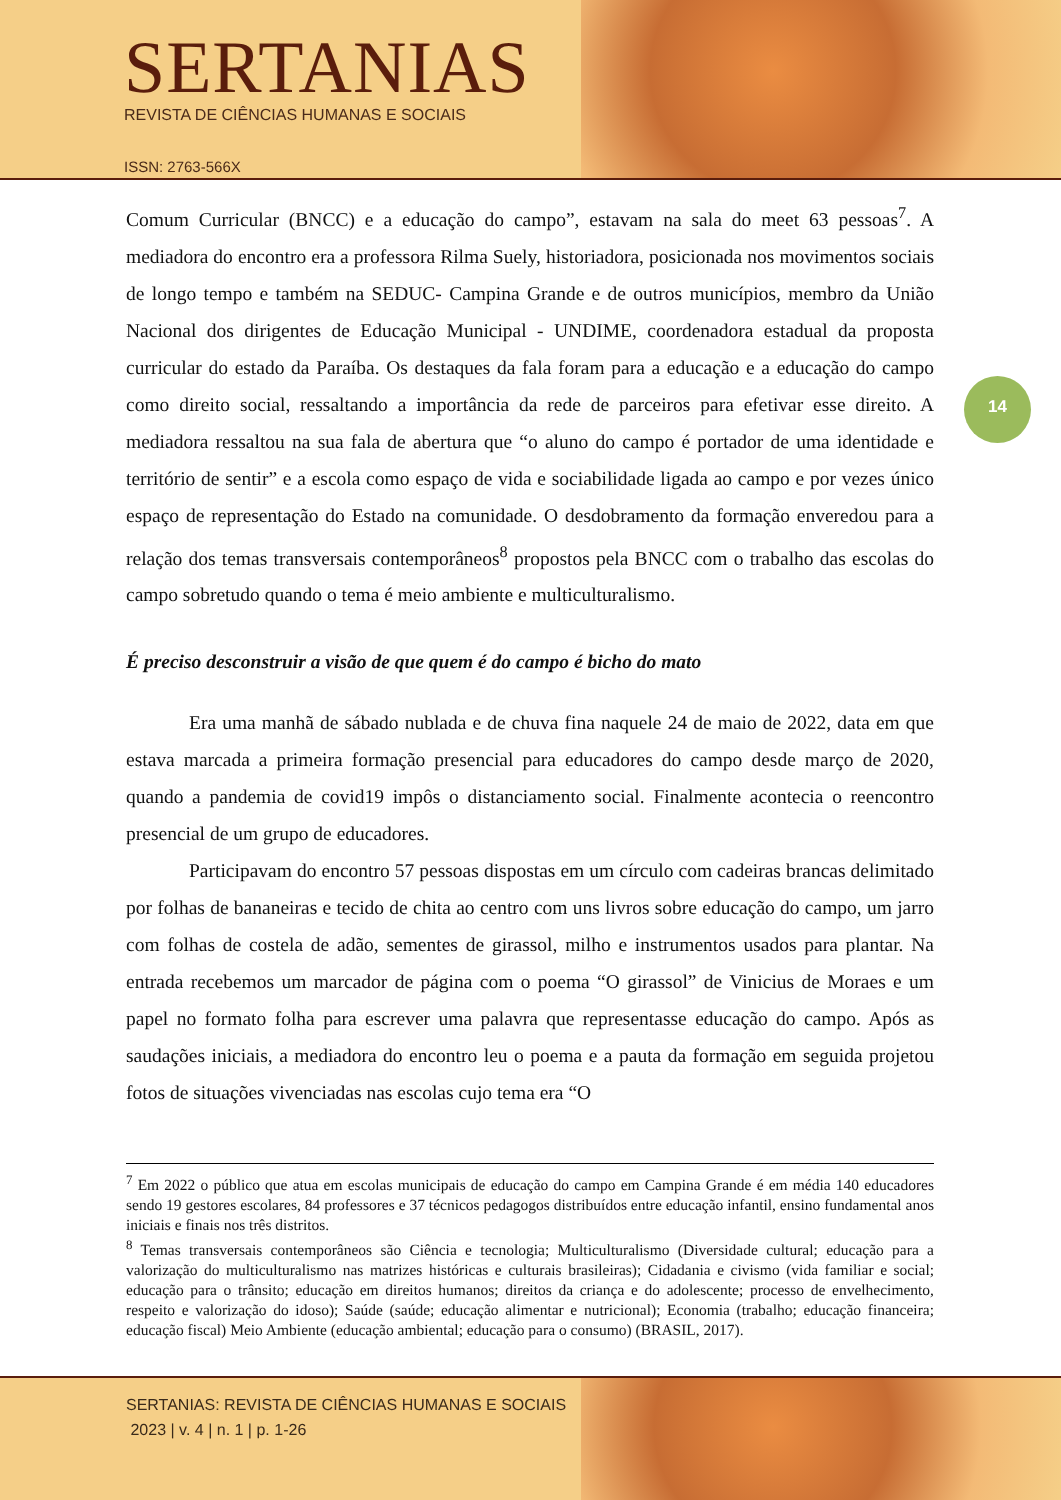SERTANIAS
REVISTA DE CIÊNCIAS HUMANAS E SOCIAIS
ISSN: 2763-566X
Comum Curricular (BNCC) e a educação do campo”, estavam na sala do meet 63 pessoas<sup>7</sup>. A mediadora do encontro era a professora Rilma Suely, historiadora, posicionada nos movimentos sociais de longo tempo e também na SEDUC- Campina Grande e de outros municípios, membro da União Nacional dos dirigentes de Educação Municipal - UNDIME, coordenadora estadual da proposta curricular do estado da Paraíba. Os destaques da fala foram para a educação e a educação do campo como direito social, ressaltando a importância da rede de parceiros para efetivar esse direito. A mediadora ressaltou na sua fala de abertura que “o aluno do campo é portador de uma identidade e território de sentir” e a escola como espaço de vida e sociabilidade ligada ao campo e por vezes único espaço de representação do Estado na comunidade. O desdobramento da formação enveredou para a relação dos temas transversais contemporâneos<sup>8</sup> propostos pela BNCC com o trabalho das escolas do campo sobretudo quando o tema é meio ambiente e multiculturalismo.
É preciso desconstruir a visão de que quem é do campo é bicho do mato
Era uma manhã de sábado nublada e de chuva fina naquele 24 de maio de 2022, data em que estava marcada a primeira formação presencial para educadores do campo desde março de 2020, quando a pandemia de covid19 impôs o distanciamento social. Finalmente acontecia o reencontro presencial de um grupo de educadores.
Participavam do encontro 57 pessoas dispostas em um círculo com cadeiras brancas delimitado por folhas de bananeiras e tecido de chita ao centro com uns livros sobre educação do campo, um jarro com folhas de costela de adão, sementes de girassol, milho e instrumentos usados para plantar. Na entrada recebemos um marcador de página com o poema “O girassol” de Vinicius de Moraes e um papel no formato folha para escrever uma palavra que representasse educação do campo. Após as saudações iniciais, a mediadora do encontro leu o poema e a pauta da formação em seguida projetou fotos de situações vivenciadas nas escolas cujo tema era “O
14
<sup>7</sup> Em 2022 o público que atua em escolas municipais de educação do campo em Campina Grande é em média 140 educadores sendo 19 gestores escolares, 84 professores e 37 técnicos pedagogos distribuídos entre educação infantil, ensino fundamental anos iniciais e finais nos três distritos.
<sup>8</sup> Temas transversais contemporâneos são Ciência e tecnologia; Multiculturalismo (Diversidade cultural; educação para a valorização do multiculturalismo nas matrizes históricas e culturais brasileiras); Cidadania e civismo (vida familiar e social; educação para o trânsito; educação em direitos humanos; direitos da criança e do adolescente; processo de envelhecimento, respeito e valorização do idoso); Saúde (saúde; educação alimentar e nutricional); Economia (trabalho; educação financeira; educação fiscal) Meio Ambiente (educação ambiental; educação para o consumo) (BRASIL, 2017).
SERTANIAS: REVISTA DE CIÊNCIAS HUMANAS E SOCIAIS
2023 | v. 4 | n. 1 | p. 1-26